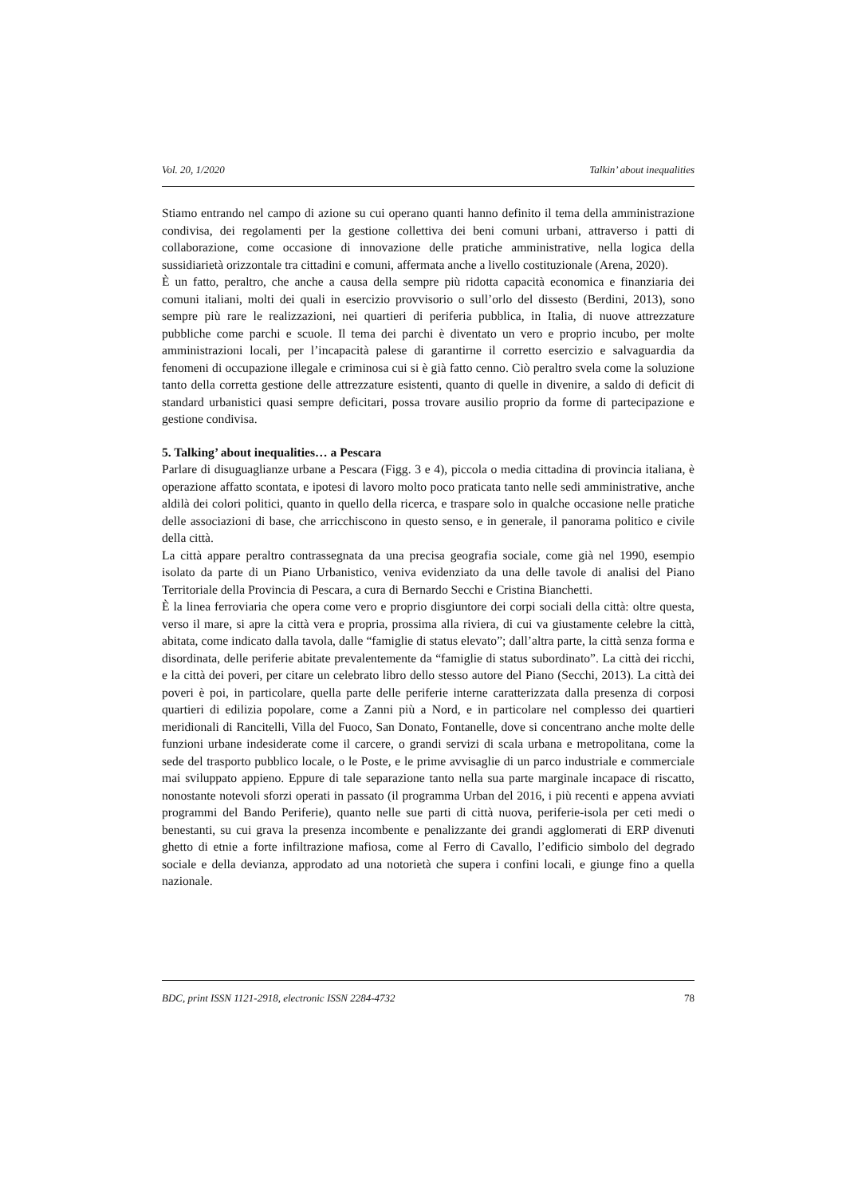Vol. 20, 1/2020 Talkin’ about inequalities
Stiamo entrando nel campo di azione su cui operano quanti hanno definito il tema della amministrazione condivisa, dei regolamenti per la gestione collettiva dei beni comuni urbani, attraverso i patti di collaborazione, come occasione di innovazione delle pratiche amministrative, nella logica della sussidiarietà orizzontale tra cittadini e comuni, affermata anche a livello costituzionale (Arena, 2020).
È un fatto, peraltro, che anche a causa della sempre più ridotta capacità economica e finanziaria dei comuni italiani, molti dei quali in esercizio provvisorio o sull’orlo del dissesto (Berdini, 2013), sono sempre più rare le realizzazioni, nei quartieri di periferia pubblica, in Italia, di nuove attrezzature pubbliche come parchi e scuole. Il tema dei parchi è diventato un vero e proprio incubo, per molte amministrazioni locali, per l’incapacità palese di garantirne il corretto esercizio e salvaguardia da fenomeni di occupazione illegale e criminosa cui si è già fatto cenno. Ciò peraltro svela come la soluzione tanto della corretta gestione delle attrezzature esistenti, quanto di quelle in divenire, a saldo di deficit di standard urbanistici quasi sempre deficitari, possa trovare ausilio proprio da forme di partecipazione e gestione condivisa.
5. Talking’ about inequalities… a Pescara
Parlare di disuguaglianze urbane a Pescara (Figg. 3 e 4), piccola o media cittadina di provincia italiana, è operazione affatto scontata, e ipotesi di lavoro molto poco praticata tanto nelle sedi amministrative, anche aldilà dei colori politici, quanto in quello della ricerca, e traspare solo in qualche occasione nelle pratiche delle associazioni di base, che arricchiscono in questo senso, e in generale, il panorama politico e civile della città.
La città appare peraltro contrassegnata da una precisa geografia sociale, come già nel 1990, esempio isolato da parte di un Piano Urbanistico, veniva evidenziato da una delle tavole di analisi del Piano Territoriale della Provincia di Pescara, a cura di Bernardo Secchi e Cristina Bianchetti.
È la linea ferroviaria che opera come vero e proprio disgiuntore dei corpi sociali della città: oltre questa, verso il mare, si apre la città vera e propria, prossima alla riviera, di cui va giustamente celebre la città, abitata, come indicato dalla tavola, dalle “famiglie di status elevato”; dall’altra parte, la città senza forma e disordinata, delle periferie abitate prevalentemente da “famiglie di status subordinato”. La città dei ricchi, e la città dei poveri, per citare un celebrato libro dello stesso autore del Piano (Secchi, 2013). La città dei poveri è poi, in particolare, quella parte delle periferie interne caratterizzata dalla presenza di corposi quartieri di edilizia popolare, come a Zanni più a Nord, e in particolare nel complesso dei quartieri meridionali di Rancitelli, Villa del Fuoco, San Donato, Fontanelle, dove si concentrano anche molte delle funzioni urbane indesiderate come il carcere, o grandi servizi di scala urbana e metropolitana, come la sede del trasporto pubblico locale, o le Poste, e le prime avvisaglie di un parco industriale e commerciale mai sviluppato appieno. Eppure di tale separazione tanto nella sua parte marginale incapace di riscatto, nonostante notevoli sforzi operati in passato (il programma Urban del 2016, i più recenti e appena avviati programmi del Bando Periferie), quanto nelle sue parti di città nuova, periferie-isola per ceti medi o benestanti, su cui grava la presenza incombente e penalizzante dei grandi agglomerati di ERP divenuti ghetto di etnie a forte infiltrazione mafiosa, come al Ferro di Cavallo, l’edificio simbolo del degrado sociale e della devianza, approdato ad una notorietà che supera i confini locali, e giunge fino a quella nazionale.
BDC, print ISSN 1121-2918, electronic ISSN 2284-4732 78